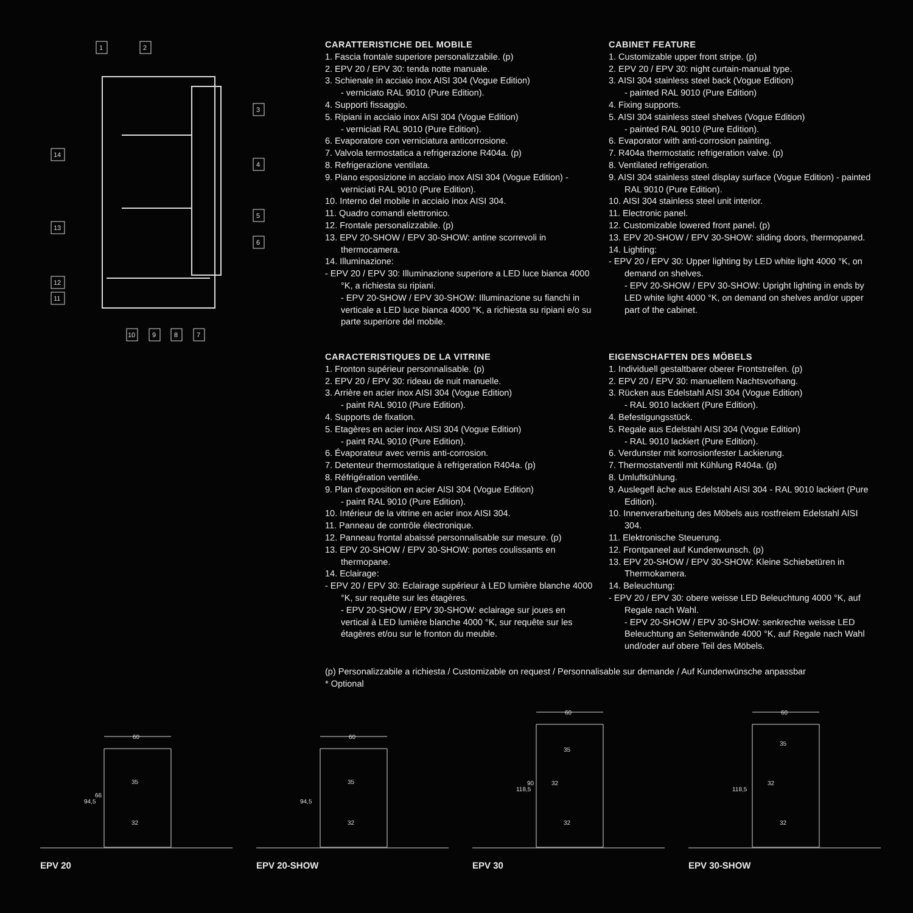1
2
3
4
5
6
14
13
12
11
10
9
8
7
CARATTERISTICHE DEL MOBILE
1. Fascia frontale superiore personalizzabile. (p)
2. EPV 20 / EPV 30: tenda notte manuale.
3. Schienale in acciaio inox AISI 304 (Vogue Edition)
- verniciato RAL 9010 (Pure Edition).
4. Supporti fissaggio.
5. Ripiani in acciaio inox AISI 304 (Vogue Edition)
- verniciati RAL 9010 (Pure Edition).
6. Evaporatore con verniciatura anticorrosione.
7. Valvola termostatica a refrigerazione R404a. (p)
8. Refrigerazione ventilata.
9. Piano esposizione in acciaio inox AISI 304 (Vogue Edition) - verniciati RAL 9010 (Pure Edition).
10. Interno del mobile in acciaio inox AISI 304.
11. Quadro comandi elettronico.
12. Frontale personalizzabile. (p)
13. EPV 20-SHOW / EPV 30-SHOW: antine scorrevoli in thermocamera.
14. Illuminazione:
- EPV 20 / EPV 30: Illuminazione superiore a LED luce bianca 4000 °K, a richiesta su ripiani.
- EPV 20-SHOW / EPV 30-SHOW: Illuminazione su fianchi in verticale a LED luce bianca 4000 °K, a richiesta su ripiani e/o su parte superiore del mobile.
CABINET FEATURE
1. Customizable upper front stripe. (p)
2. EPV 20 / EPV 30: night curtain-manual type.
3. AISI 304 stainless steel back (Vogue Edition)
- painted RAL 9010 (Pure Edition)
4. Fixing supports.
5. AISI 304 stainless steel shelves (Vogue Edition)
- painted RAL 9010 (Pure Edition).
6. Evaporator with anti-corrosion painting.
7. R404a thermostatic refrigeration valve. (p)
8. Ventilated refrigeration.
9. AISI 304 stainless steel display surface (Vogue Edition) - painted RAL 9010 (Pure Edition).
10. AISI 304 stainless steel unit interior.
11. Electronic panel.
12. Customizable lowered front panel. (p)
13. EPV 20-SHOW / EPV 30-SHOW: sliding doors, thermopaned.
14. Lighting:
- EPV 20 / EPV 30: Upper lighting by LED white light 4000 °K, on demand on shelves.
- EPV 20-SHOW / EPV 30-SHOW: Upright lighting in ends by LED white light 4000 °K, on demand on shelves and/or upper part of the cabinet.
CARACTERISTIQUES DE LA VITRINE
1. Fronton supérieur personnalisable. (p)
2. EPV 20 / EPV 30: rideau de nuit manuelle.
3. Arrière en acier inox AISI 304 (Vogue Edition)
- paint RAL 9010 (Pure Edition).
4. Supports de fixation.
5. Etagères en acier inox AISI 304 (Vogue Edition)
- paint RAL 9010 (Pure Edition).
6. Évaporateur avec vernis anti-corrosion.
7. Detenteur thermostatique à refrigeration R404a. (p)
8. Réfrigération ventilée.
9. Plan d'exposition en acier AISI 304 (Vogue Edition)
- paint RAL 9010 (Pure Edition).
10. Intérieur de la vitrine en acier inox AISI 304.
11. Panneau de contrôle électronique.
12. Panneau frontal abaissé personnalisable sur mesure. (p)
13. EPV 20-SHOW / EPV 30-SHOW: portes coulissants en thermopane.
14. Eclairage:
- EPV 20 / EPV 30: Eclairage supérieur à LED lumière blanche 4000 °K, sur requête sur les étagères.
- EPV 20-SHOW / EPV 30-SHOW: eclairage sur joues en vertical à LED lumière blanche 4000 °K, sur requête sur les étagères et/ou sur le fronton du meuble.
EIGENSCHAFTEN DES MÖBELS
1. Individuell gestaltbarer oberer Frontstreifen. (p)
2. EPV 20 / EPV 30: manuellem Nachtsvorhang.
3. Rücken aus Edelstahl AISI 304 (Vogue Edition)
- RAL 9010 lackiert (Pure Edition).
4. Befestigungsstück.
5. Regale aus Edelstahl AISI 304 (Vogue Edition)
- RAL 9010 lackiert (Pure Edition).
6. Verdunster mit korrosionfester Lackierung.
7. Thermostatventil mit Kühlung R404a. (p)
8. Umluftkühlung.
9. Auslegefl äche aus Edelstahl AISI 304 - RAL 9010 lackiert (Pure Edition).
10. Innenverarbeitung des Möbels aus rostfreiem Edelstahl AISI 304.
11. Elektronische Steuerung.
12. Frontpaneel auf Kundenwunsch. (p)
13. EPV 20-SHOW / EPV 30-SHOW: Kleine Schiebetüren in Thermokamera.
14. Beleuchtung:
- EPV 20 / EPV 30: obere weisse LED Beleuchtung 4000 °K, auf Regale nach Wahl.
- EPV 20-SHOW / EPV 30-SHOW: senkrechte weisse LED Beleuchtung an Seitenwände 4000 °K, auf Regale nach Wahl und/oder auf obere Teil des Möbels.
(p) Personalizzabile a richiesta / Customizable on request / Personnalisable sur demande / Auf Kundenwünsche anpassbar
* Optional
60
35
32
94,5
66
EPV 20
60
35
32
94,5
EPV 20-SHOW
60
35
32
118,5
90
32
EPV 30
60
35
32
118,5
32
EPV 30-SHOW